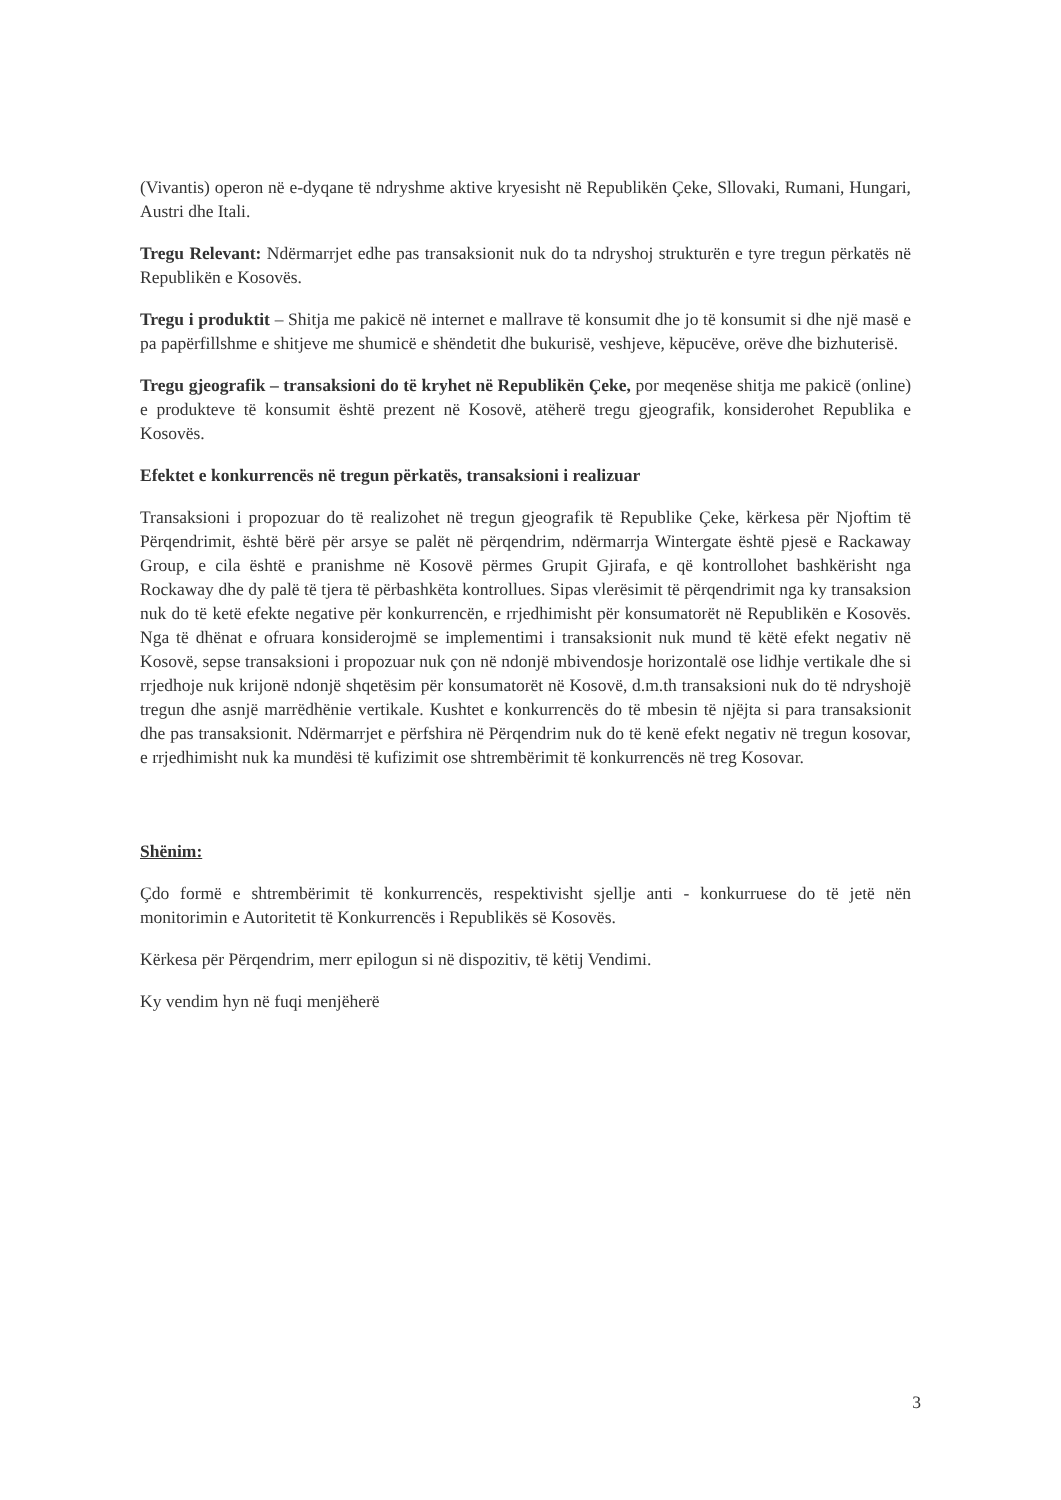(Vivantis) operon në e-dyqane të ndryshme aktive kryesisht në Republikën Çeke, Sllovaki, Rumani, Hungari, Austri dhe Itali.
Tregu Relevant: Ndërmarrjet edhe pas transaksionit nuk do ta ndryshoj strukturën e tyre tregun përkatës në Republikën e Kosovës.
Tregu i produktit – Shitja me pakicë në internet e mallrave të konsumit dhe jo të konsumit si dhe një masë e pa papërfillshme e shitjeve me shumicë e shëndetit dhe bukurisë, veshjeve, këpucëve, orëve dhe bizhuterisë.
Tregu gjeografik – transaksioni do të kryhet në Republikën Çeke, por meqenëse shitja me pakicë (online) e produkteve të konsumit është prezent në Kosovë, atëherë tregu gjeografik, konsiderohet Republika e Kosovës.
Efektet e konkurrencës në tregun përkatës, transaksioni i realizuar
Transaksioni i propozuar do të realizohet në tregun gjeografik të Republike Çeke, kërkesa për Njoftim të Përqendrimit, është bërë për arsye se palët në përqendrim, ndërmarrja Wintergate është pjesë e Rackaway Group, e cila është e pranishme në Kosovë përmes Grupit Gjirafa, e që kontrollohet bashkërisht nga Rockaway dhe dy palë të tjera të përbashkëta kontrollues. Sipas vlerësimit të përqendrimit nga ky transaksion nuk do të ketë efekte negative për konkurrencën, e rrjedhimisht për konsumatorët në Republikën e Kosovës. Nga të dhënat e ofruara konsiderojmë se implementimi i transaksionit nuk mund të këtë efekt negativ në Kosovë, sepse transaksioni i propozuar nuk çon në ndonjë mbivendosje horizontalë ose lidhje vertikale dhe si rrjedhoje nuk krijonë ndonjë shqetësim për konsumatorët në Kosovë, d.m.th transaksioni nuk do të ndryshojë tregun dhe asnjë marrëdhënie vertikale. Kushtet e konkurrencës do të mbesin të njëjta si para transaksionit dhe pas transaksionit. Ndërmarrjet e përfshira në Përqendrim nuk do të kenë efekt negativ në tregun kosovar, e rrjedhimisht nuk ka mundësi të kufizimit ose shtrembërimit të konkurrencës në treg Kosovar.
Shënim:
Çdo formë e shtrembërimit të konkurrencës, respektivisht sjellje anti - konkurruese do të jetë nën monitorimin e Autoritetit të Konkurrencës i Republikës së Kosovës.
Kërkesa për Përqendrim, merr epilogun si në dispozitiv, të këtij Vendimi.
Ky vendim hyn në fuqi menjëherë
3